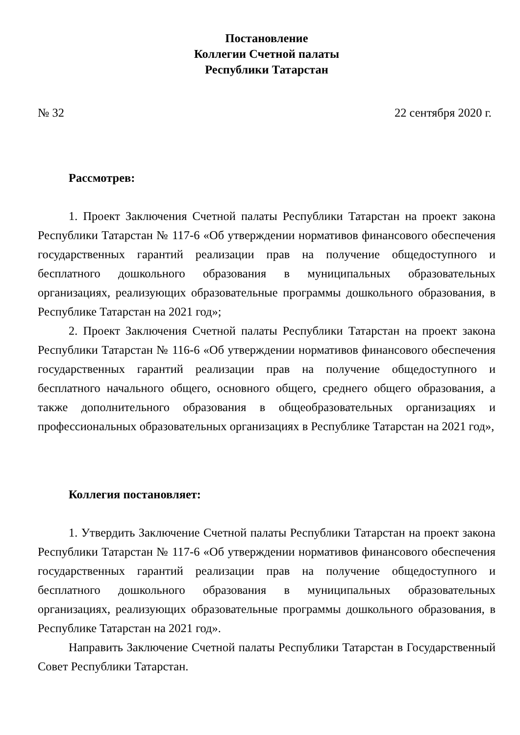Постановление
Коллегии Счетной палаты
Республики Татарстан
№ 32 22 сентября 2020 г.
Рассмотрев:
1. Проект Заключения Счетной палаты Республики Татарстан на проект закона Республики Татарстан № 117-6 «Об утверждении нормативов финансового обеспечения государственных гарантий реализации прав на получение общедоступного и бесплатного дошкольного образования в муниципальных образовательных организациях, реализующих образовательные программы дошкольного образования, в Республике Татарстан на 2021 год»;
2. Проект Заключения Счетной палаты Республики Татарстан на проект закона Республики Татарстан № 116-6 «Об утверждении нормативов финансового обеспечения государственных гарантий реализации прав на получение общедоступного и бесплатного начального общего, основного общего, среднего общего образования, а также дополнительного образования в общеобразовательных организациях и профессиональных образовательных организациях в Республике Татарстан на 2021 год»,
Коллегия постановляет:
1. Утвердить Заключение Счетной палаты Республики Татарстан на проект закона Республики Татарстан № 117-6 «Об утверждении нормативов финансового обеспечения государственных гарантий реализации прав на получение общедоступного и бесплатного дошкольного образования в муниципальных образовательных организациях, реализующих образовательные программы дошкольного образования, в Республике Татарстан на 2021 год».
Направить Заключение Счетной палаты Республики Татарстан в Государственный Совет Республики Татарстан.